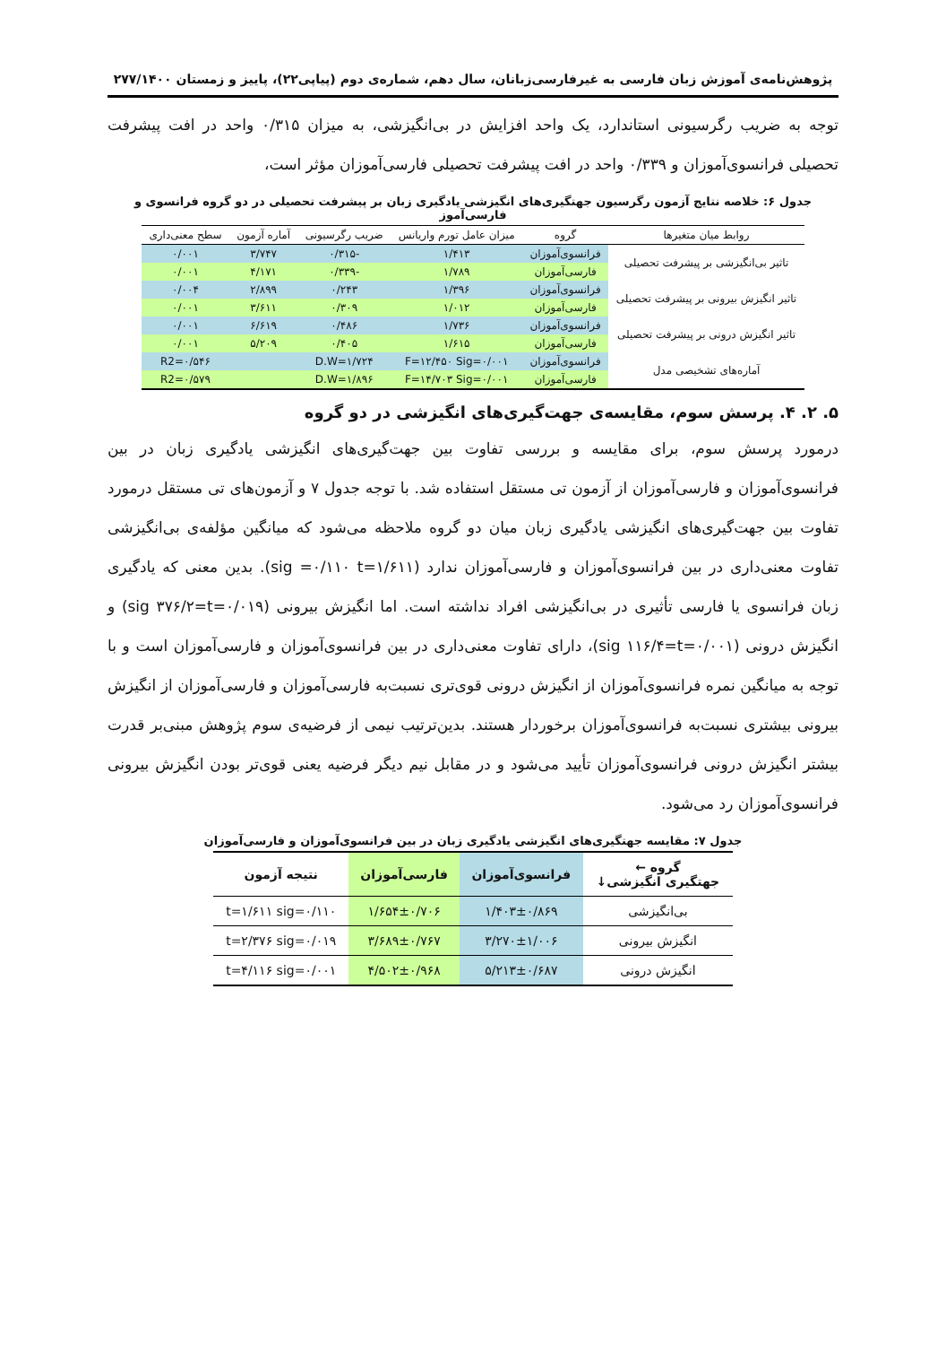پژوهش‌نامه‌ی آموزش زبان فارسی به غیرفارسی‌زبانان، سال دهم، شماره‌ی دوم (پیاپی۲۲)، پاییز و زمستان ۲۷۷/۱۴۰۰
توجه به ضریب رگرسیونی استاندارد، یک واحد افزایش در بی‌انگیزشی، به میزان ۰/۳۱۵ واحد در افت پیشرفت تحصیلی فرانسوی‌آموزان و ۰/۳۳۹ واحد در افت پیشرفت تحصیلی فارسی‌آموزان مؤثر است،
جدول ۶: خلاصه نتایج آزمون رگرسیون جهتگیری‌های انگیزشی یادگیری زبان بر پیشرفت تحصیلی در دو گروه فرانسوی و فارسی‌آموز
| روابط میان متغیرها | گروه | میزان عامل تورم واریانس | ضریب رگرسیونی | آماره آزمون | سطح معنی‌داری |
| --- | --- | --- | --- | --- | --- |
| تاثیر بی‌انگیزشی بر پیشرفت تحصیلی | فرانسوی‌آموزان | ۱/۴۱۳ | -۰/۳۱۵ | ۳/۷۴۷ | ۰/۰۰۱ |
| | فارسی‌آموزان | ۱/۷۸۹ | -۰/۳۳۹ | ۴/۱۷۱ | ۰/۰۰۱ |
| تاثیر انگیزش بیرونی بر پیشرفت تحصیلی | فرانسوی‌آموزان | ۱/۳۹۶ | ۰/۲۴۳ | ۲/۸۹۹ | ۰/۰۰۴ |
| | فارسی‌آموزان | ۱/۰۱۲ | ۰/۳۰۹ | ۳/۶۱۱ | ۰/۰۰۱ |
| تاثیر انگیزش درونی بر پیشرفت تحصیلی | فرانسوی‌آموزان | ۱/۷۳۶ | ۰/۴۸۶ | ۶/۶۱۹ | ۰/۰۰۱ |
| | فارسی‌آموزان | ۱/۶۱۵ | ۰/۴۰۵ | ۵/۲۰۹ | ۰/۰۰۱ |
| آماره‌های تشخیصی مدل | فرانسوی‌آموزان | F=۱۲/۴۵۰ Sig=۰/۰۰۱ | D.W=۱/۷۲۴ | | R2=۰/۵۴۶ |
| | فارسی‌آموزان | F=۱۴/۷۰۳ Sig=۰/۰۰۱ | D.W=۱/۸۹۶ | | R2=۰/۵۷۹ |
۵. ۲. ۴. پرسش سوم، مقایسه‌ی جهت‌گیری‌های انگیزشی در دو گروه
درمورد پرسش سوم، برای مقایسه و بررسی تفاوت بین جهت‌گیری‌های انگیزشی یادگیری زبان در بین فرانسوی‌آموزان و فارسی‌آموزان از آزمون تی مستقل استفاده شد. با توجه جدول ۷ و آزمون‌های تی مستقل درمورد تفاوت بین جهت‌گیری‌های انگیزشی یادگیری زبان میان دو گروه ملاحظه می‌شود که میانگین مؤلفه‌ی بی‌انگیزشی تفاوت معنی‌داری در بین فرانسوی‌آموزان و فارسی‌آموزان ندارد (sig =۰/۱۱۰ t=۱/۶۱۱). بدین معنی که یادگیری زبان فرانسوی یا فارسی تأثیری در بی‌انگیزشی افراد نداشته است. اما انگیزش بیرونی (sig ۳۷۶/۲=t=۰/۰۱۹) و انگیزش درونی (sig ۱۱۶/۴=t=۰/۰۰۱)، دارای تفاوت معنی‌داری در بین فرانسوی‌آموزان و فارسی‌آموزان است و با توجه به میانگین نمره فرانسوی‌آموزان از انگیزش درونی قوی‌تری نسبت‌به فارسی‌آموزان و فارسی‌آموزان از انگیزش بیرونی بیشتری نسبت‌به فرانسوی‌آموزان برخوردار هستند. بدین‌ترتیب نیمی از فرضیه‌ی سوم پژوهش مبنی‌بر قدرت بیشتر انگیزش درونی فرانسوی‌آموزان تأیید می‌شود و در مقابل نیم دیگر فرضیه یعنی قوی‌تر بودن انگیزش بیرونی فرانسوی‌آموزان رد می‌شود.
جدول ۷: مقایسه جهتگیری‌های انگیزشی یادگیری زبان در بین فرانسوی‌آموزان و فارسی‌آموزان
| گروه ← جهتگیری انگیزشی↓ | فرانسوی‌آموزان | فارسی‌آموزان | نتیجه آزمون |
| --- | --- | --- | --- |
| بی‌انگیزشی | ۱/۴۰۳±۰/۸۶۹ | ۱/۶۵۴±۰/۷۰۶ | t=۱/۶۱۱ sig=۰/۱۱۰ |
| انگیزش بیرونی | ۳/۲۷۰±۱/۰۰۶ | ۳/۶۸۹±۰/۷۶۷ | t=۲/۳۷۶ sig=۰/۰۱۹ |
| انگیزش درونی | ۵/۲۱۳±۰/۶۸۷ | ۴/۵۰۲±۰/۹۶۸ | t=۴/۱۱۶ sig=۰/۰۰۱ |